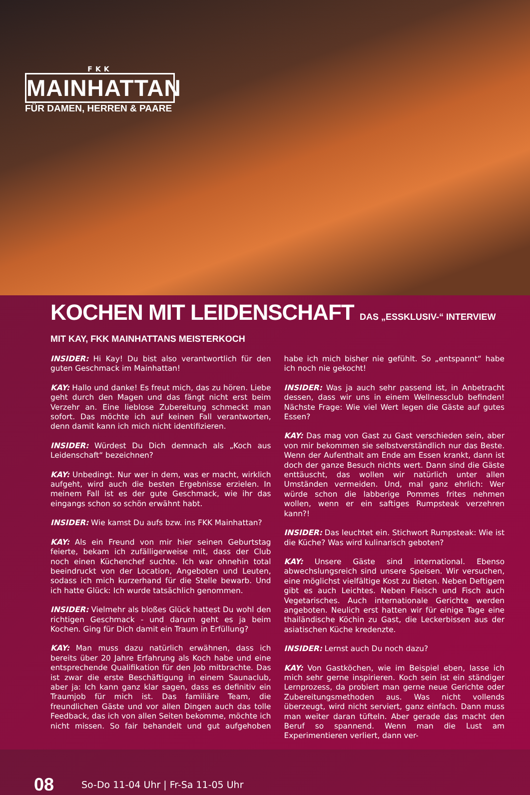FKK
MAINHATTAN
FÜR DAMEN, HERREN & PAARE
KOCHEN MIT LEIDENSCHAFT DAS „ESSKLUSIV-“ INTERVIEW MIT KAY, FKK MAINHATTANS MEISTERKOCH
INSIDER: Hi Kay! Du bist also verantwortlich für den guten Geschmack im Mainhattan!
KAY: Hallo und danke! Es freut mich, das zu hören. Liebe geht durch den Magen und das fängt nicht erst beim Verzehr an. Eine lieblose Zubereitung schmeckt man sofort. Das möchte ich auf keinen Fall verantworten, denn damit kann ich mich nicht identifizieren.
INSIDER: Würdest Du Dich demnach als „Koch aus Leidenschaft“ bezeichnen?
KAY: Unbedingt. Nur wer in dem, was er macht, wirklich aufgeht, wird auch die besten Ergebnisse erzielen. In meinem Fall ist es der gute Geschmack, wie ihr das eingangs schon so schön erwähnt habt.
INSIDER: Wie kamst Du aufs bzw. ins FKK Mainhattan?
KAY: Als ein Freund von mir hier seinen Geburtstag feierte, bekam ich zufälligerweise mit, dass der Club noch einen Küchenchef suchte. Ich war ohnehin total beeindruckt von der Location, Angeboten und Leuten, sodass ich mich kurzerhand für die Stelle bewarb. Und ich hatte Glück: Ich wurde tatsächlich genommen.
INSIDER: Vielmehr als bloßes Glück hattest Du wohl den richtigen Geschmack - und darum geht es ja beim Kochen. Ging für Dich damit ein Traum in Erfüllung?
KAY: Man muss dazu natürlich erwähnen, dass ich bereits über 20 Jahre Erfahrung als Koch habe und eine entsprechende Qualifikation für den Job mitbrachte. Das ist zwar die erste Beschäftigung in einem Saunaclub, aber ja: Ich kann ganz klar sagen, dass es definitiv ein Traumjob für mich ist. Das familiäre Team, die freundlichen Gäste und vor allen Dingen auch das tolle Feedback, das ich von allen Seiten bekomme, möchte ich nicht missen. So fair behandelt und gut aufgehoben habe ich mich bisher nie gefühlt. So „entspannt“ habe ich noch nie gekocht!
INSIDER: Was ja auch sehr passend ist, in Anbetracht dessen, dass wir uns in einem Wellnessclub befinden! Nächste Frage: Wie viel Wert legen die Gäste auf gutes Essen?
KAY: Das mag von Gast zu Gast verschieden sein, aber von mir bekommen sie selbstverständlich nur das Beste. Wenn der Aufenthalt am Ende am Essen krankt, dann ist doch der ganze Besuch nichts wert. Dann sind die Gäste enttäuscht, das wollen wir natürlich unter allen Umständen vermeiden. Und, mal ganz ehrlich: Wer würde schon die labberige Pommes frites nehmen wollen, wenn er ein saftiges Rumpsteak verzehren kann?!
INSIDER: Das leuchtet ein. Stichwort Rumpsteak: Wie ist die Küche? Was wird kulinarisch geboten?
KAY: Unsere Gäste sind international. Ebenso abwechslungsreich sind unsere Speisen. Wir versuchen, eine möglichst vielfältige Kost zu bieten. Neben Deftigem gibt es auch Leichtes. Neben Fleisch und Fisch auch Vegetarisches. Auch internationale Gerichte werden angeboten. Neulich erst hatten wir für einige Tage eine thailändische Köchin zu Gast, die Leckerbissen aus der asiatischen Küche kredenzte.
INSIDER: Lernst auch Du noch dazu?
KAY: Von Gastköchen, wie im Beispiel eben, lasse ich mich sehr gerne inspirieren. Koch sein ist ein ständiger Lernprozess, da probiert man gerne neue Gerichte oder Zubereitungsmethoden aus. Was nicht vollends überzeugt, wird nicht serviert, ganz einfach. Dann muss man weiter daran tüfteln. Aber gerade das macht den Beruf so spannend. Wenn man die Lust am Experimentieren verliert, dann ver-
08 So-Do 11-04 Uhr | Fr-Sa 11-05 Uhr